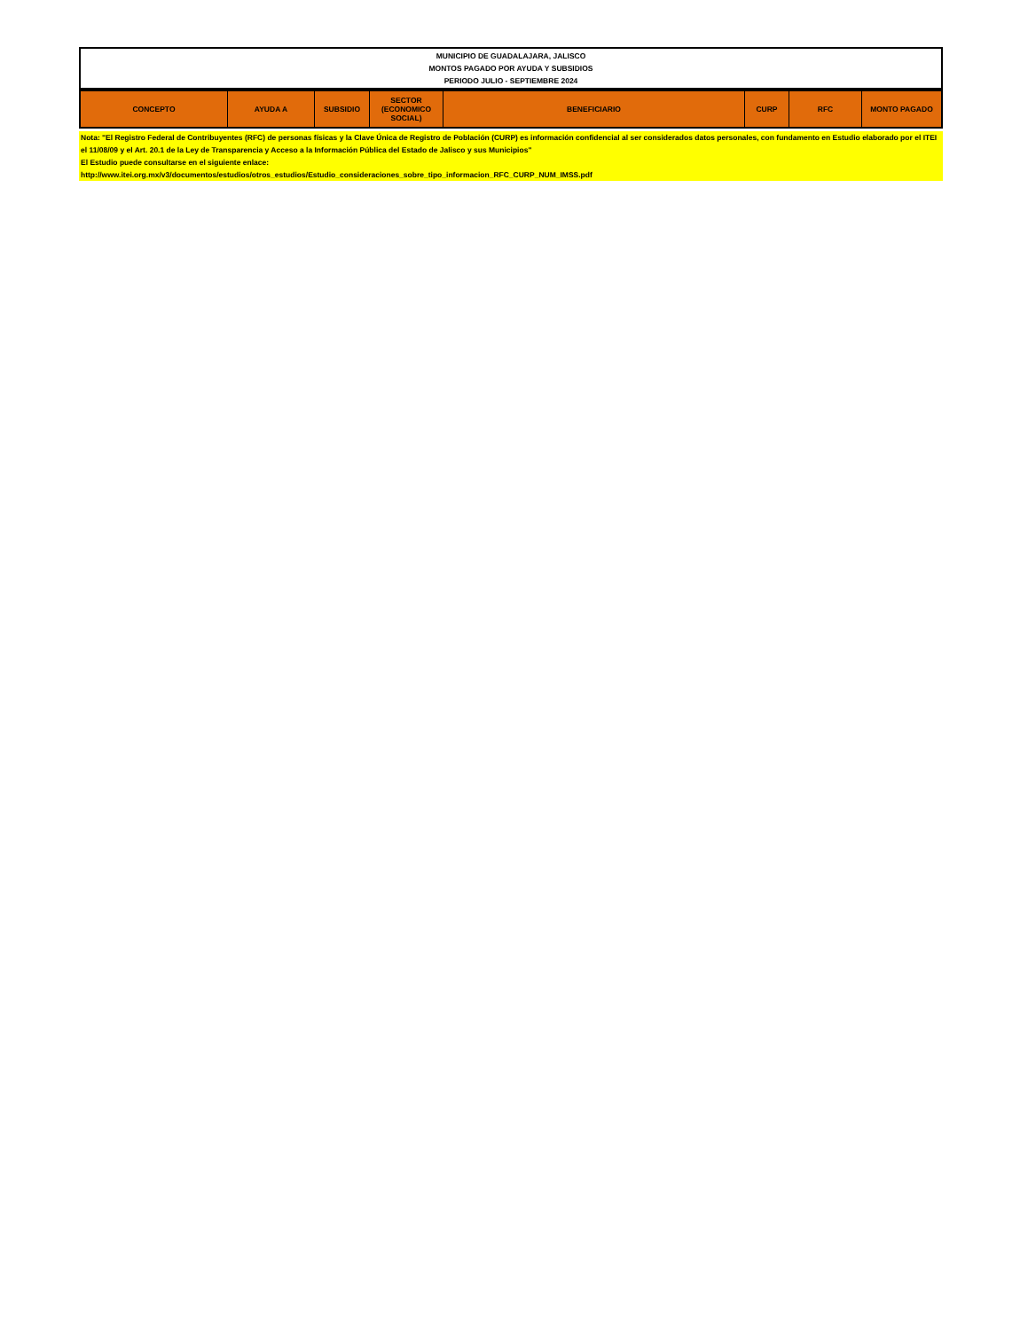| MUNICIPIO DE GUADALAJARA, JALISCO MONTOS PAGADO POR AYUDA Y SUBSIDIOS PERIODO JULIO - SEPTIEMBRE 2024 |
| CONCEPTO | AYUDA A | SUBSIDIO | SECTOR (ECONOMICO SOCIAL) | BENEFICIARIO | CURP | RFC | MONTO PAGADO |
| --- | --- | --- | --- | --- | --- | --- | --- |
Nota: "El Registro Federal de Contribuyentes (RFC) de personas físicas y la Clave Única de Registro de Población (CURP) es información confidencial al ser considerados datos personales, con fundamento en Estudio elaborado por el ITEI el 11/08/09 y el Art. 20.1 de la Ley de Transparencia y Acceso a la Información Pública del Estado de Jalisco y sus Municipios"
El Estudio puede consultarse en el siguiente enlace:
http://www.itei.org.mx/v3/documentos/estudios/otros_estudios/Estudio_consideraciones_sobre_tipo_informacion_RFC_CURP_NUM_IMSS.pdf